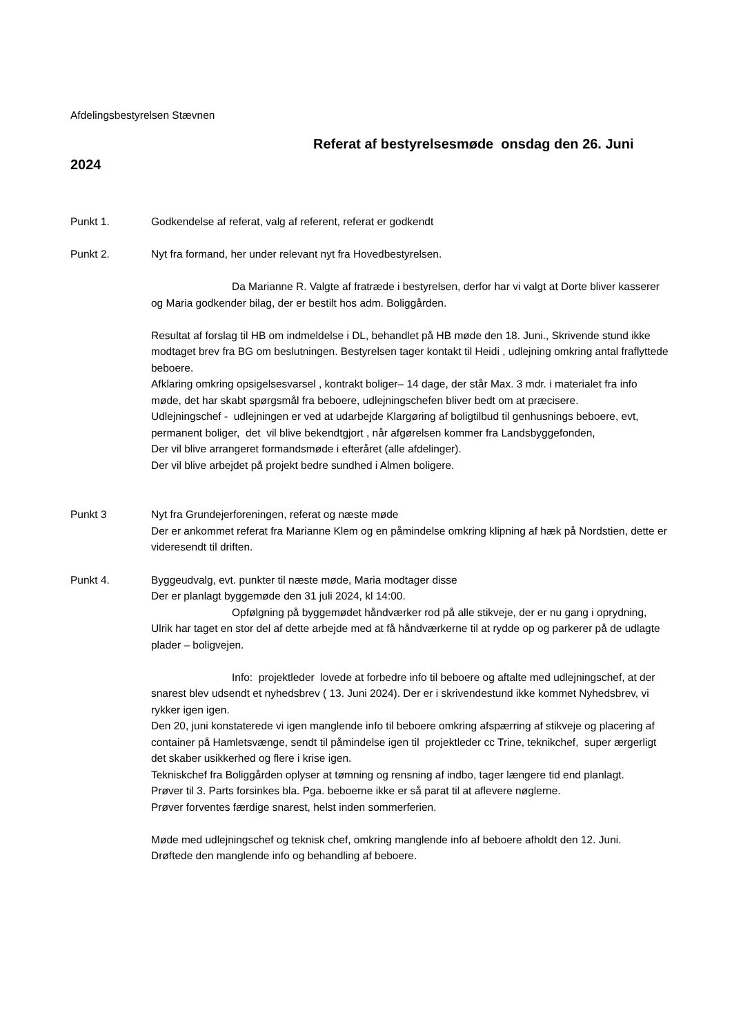Afdelingsbestyrelsen Stævnen
Referat af bestyrelsesmøde onsdag den 26. Juni
2024
Punkt 1. Godkendelse af referat, valg af referent, referat er godkendt
Punkt 2. Nyt fra formand, her under relevant nyt fra Hovedbestyrelsen.
Da Marianne R. Valgte af fratræde i bestyrelsen, derfor har vi valgt at Dorte bliver kasserer og Maria godkender bilag, der er bestilt hos adm. Boliggården.
Resultat af forslag til HB om indmeldelse i DL, behandlet på HB møde den 18. Juni., Skrivende stund ikke modtaget brev fra BG om beslutningen. Bestyrelsen tager kontakt til Heidi , udlejning omkring antal fraflyttede beboere.
Afklaring omkring opsigelsesvarsel , kontrakt boliger– 14 dage, der står Max. 3 mdr. i materialet fra info møde, det har skabt spørgsmål fra beboere, udlejningschefen bliver bedt om at præcisere.
Udlejningschef - udlejningen er ved at udarbejde Klargøring af boligtilbud til genhusnings beboere, evt, permanent boliger, det vil blive bekendtgjort , når afgørelsen kommer fra Landsbyggefonden,
Der vil blive arrangeret formandsmøde i efteråret (alle afdelinger).
Der vil blive arbejdet på projekt bedre sundhed i Almen boligere.
Punkt 3 Nyt fra Grundejerforeningen, referat og næste møde
Der er ankommet referat fra Marianne Klem og en påmindelse omkring klipning af hæk på Nordstien, dette er videresendt til driften.
Punkt 4. Byggeudvalg, evt. punkter til næste møde, Maria modtager disse
Der er planlagt byggemøde den 31 juli 2024, kl 14:00.
Opfølgning på byggemødet håndværker rod på alle stikveje, der er nu gang i oprydning, Ulrik har taget en stor del af dette arbejde med at få håndværkerne til at rydde op og parkerer på de udlagte plader – boligvejen.
Info: projektleder lovede at forbedre info til beboere og aftalte med udlejningschef, at der snarest blev udsendt et nyhedsbrev ( 13. Juni 2024). Der er i skrivendestund ikke kommet Nyhedsbrev, vi rykker igen igen.
Den 20, juni konstaterede vi igen manglende info til beboere omkring afspærring af stikveje og placering af container på Hamletsvænge, sendt til påmindelse igen til projektleder cc Trine, teknikchef, super ærgerligt det skaber usikkerhed og flere i krise igen.
Tekniskchef fra Boliggården oplyser at tømning og rensning af indbo, tager længere tid end planlagt.
Prøver til 3. Parts forsinkes bla. Pga. beboerne ikke er så parat til at aflevere nøglerne.
Prøver forventes færdige snarest, helst inden sommerferien.
Møde med udlejningschef og teknisk chef, omkring manglende info af beboere afholdt den 12. Juni.
Drøftede den manglende info og behandling af beboere.